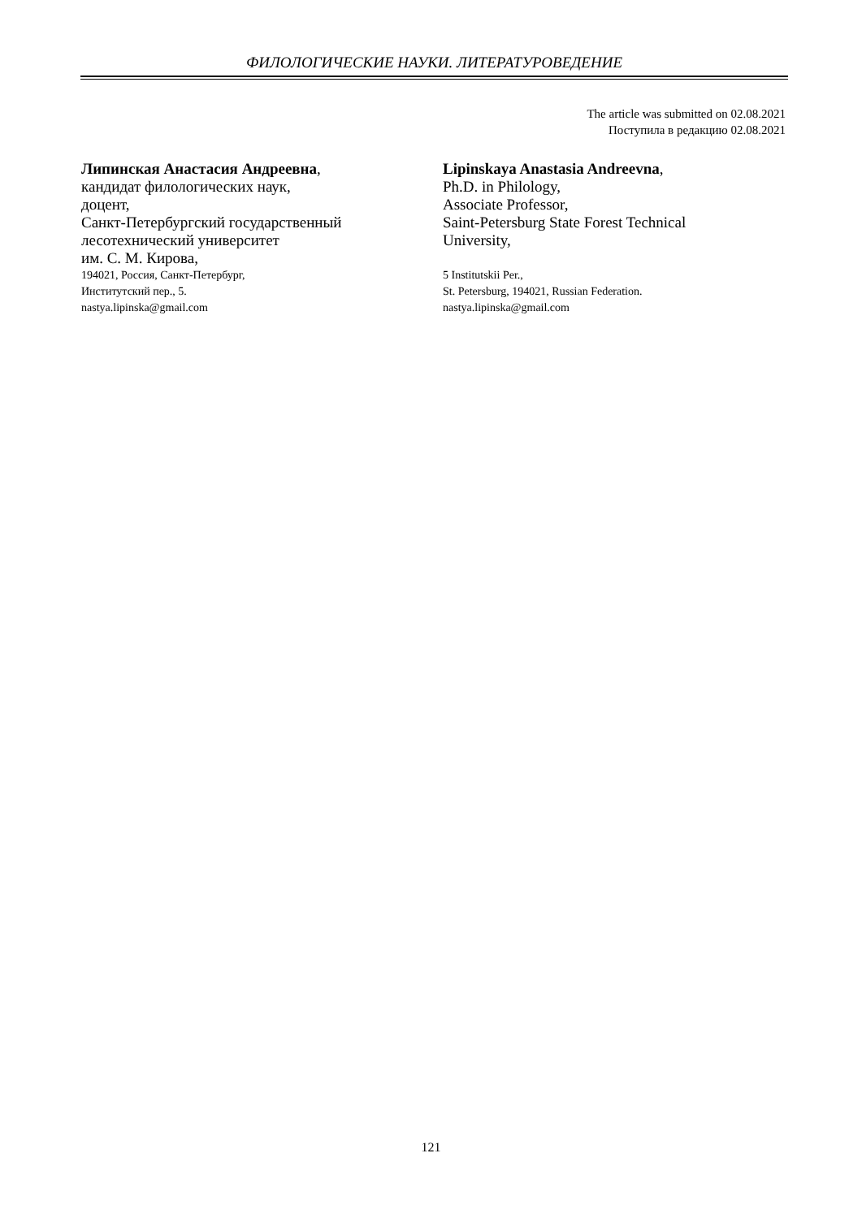ФИЛОЛОГИЧЕСКИЕ НАУКИ. ЛИТЕРАТУРОВЕДЕНИЕ
The article was submitted on 02.08.2021
Поступила в редакцию 02.08.2021
Липинская Анастасия Андреевна,
кандидат филологических наук,
доцент,
Санкт-Петербургский государственный
лесотехнический университет
им. С. М. Кирова,
194021, Россия, Санкт-Петербург,
Институтский пер., 5.
nastya.lipinska@gmail.com
Lipinskaya Anastasia Andreevna,
Ph.D. in Philology,
Associate Professor,
Saint-Petersburg State Forest Technical
University,
5 Institutskii Per.,
St. Petersburg, 194021, Russian Federation.
nastya.lipinska@gmail.com
121